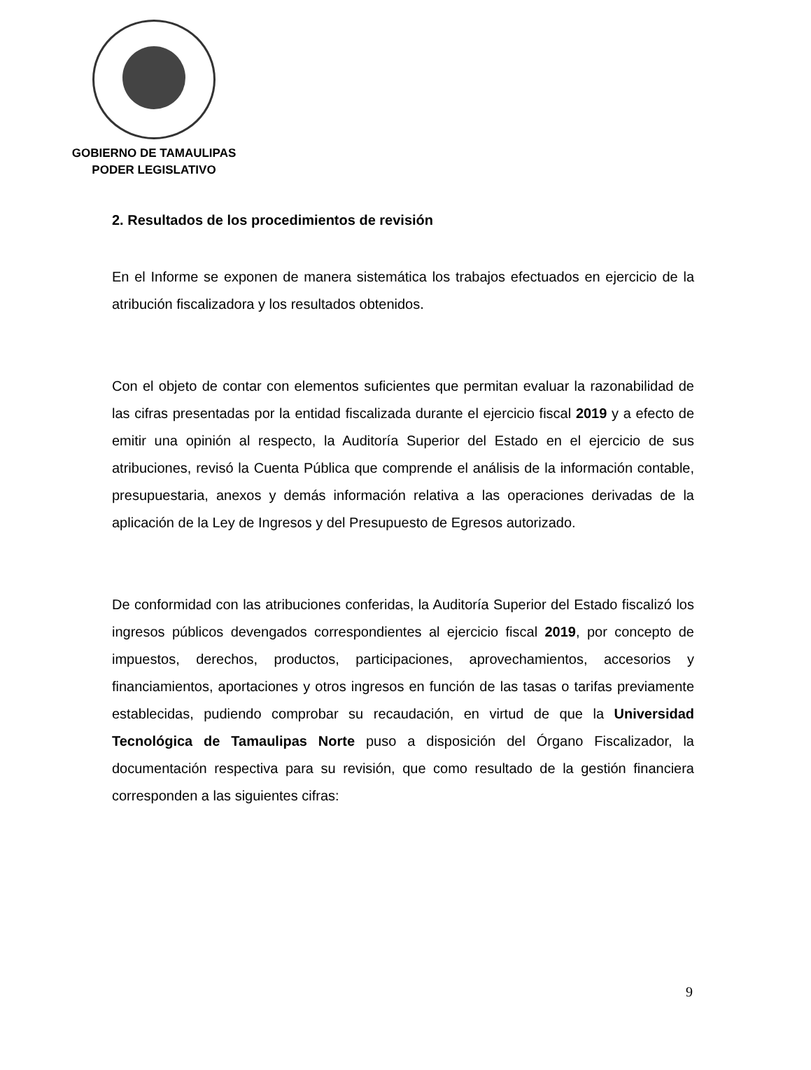GOBIERNO DE TAMAULIPAS
PODER LEGISLATIVO
2. Resultados de los procedimientos de revisión
En el Informe se exponen de manera sistemática los trabajos efectuados en ejercicio de la atribución fiscalizadora y los resultados obtenidos.
Con el objeto de contar con elementos suficientes que permitan evaluar la razonabilidad de las cifras presentadas por la entidad fiscalizada durante el ejercicio fiscal 2019 y a efecto de emitir una opinión al respecto, la Auditoría Superior del Estado en el ejercicio de sus atribuciones, revisó la Cuenta Pública que comprende el análisis de la información contable, presupuestaria, anexos y demás información relativa a las operaciones derivadas de la aplicación de la Ley de Ingresos y del Presupuesto de Egresos autorizado.
De conformidad con las atribuciones conferidas, la Auditoría Superior del Estado fiscalizó los ingresos públicos devengados correspondientes al ejercicio fiscal 2019, por concepto de impuestos, derechos, productos, participaciones, aprovechamientos, accesorios y financiamientos, aportaciones y otros ingresos en función de las tasas o tarifas previamente establecidas, pudiendo comprobar su recaudación, en virtud de que la Universidad Tecnológica de Tamaulipas Norte puso a disposición del Órgano Fiscalizador, la documentación respectiva para su revisión, que como resultado de la gestión financiera corresponden a las siguientes cifras:
9